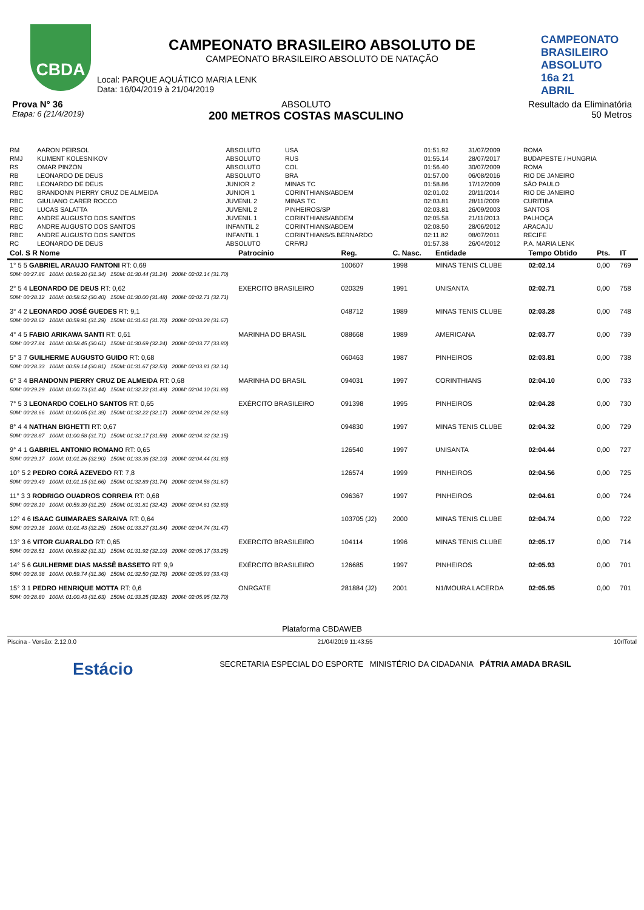CBDA
CAMPEONATO
BRASILEIRO
ABSOLUTO 16a 21 ABRIL
CAMPEONATO BRASILEIRO ABSOLUTO DE
CAMPEONATO BRASILEIRO ABSOLUTO DE NATAÇÃO
Local: PARQUE AQUÁTICO MARIA LENK
Data: 16/04/2019 à 21/04/2019
Prova N° 36
Etapa: 6 (21/4/2019)
ABSOLUTO
200 METROS COSTAS MASCULINO
Resultado da Eliminatória
50 Metros
| RM | AARON PEIRSOL | ABSOLUTO | USA | 01:51.92 | 31/07/2009 | ROMA |
| RMJ | KLIMENT KOLESNIKOV | ABSOLUTO | RUS | 01:55.14 | 28/07/2017 | BUDAPESTE / HUNGRIA |
| RS | OMAR PINZÓN | ABSOLUTO | COL | 01:56.40 | 30/07/2009 | ROMA |
| RB | LEONARDO DE DEUS | ABSOLUTO | BRA | 01:57.00 | 06/08/2016 | RIO DE JANEIRO |
| RBC | LEONARDO DE DEUS | JUNIOR 2 | MINAS TC | 01:58.86 | 17/12/2009 | SÃO PAULO |
| RBC | BRANDONN PIERRY CRUZ DE ALMEIDA | JUNIOR 1 | CORINTHIANS/ABDEM | 02:01.02 | 20/11/2014 | RIO DE JANEIRO |
| RBC | GIULIANO CARER ROCCO | JUVENIL 2 | MINAS TC | 02:03.81 | 28/11/2009 | CURITIBA |
| RBC | LUCAS SALATTA | JUVENIL 2 | PINHEIROS/SP | 02:03.81 | 26/09/2003 | SANTOS |
| RBC | ANDRE AUGUSTO DOS SANTOS | JUVENIL 1 | CORINTHIANS/ABDEM | 02:05.58 | 21/11/2013 | PALHOÇA |
| RBC | ANDRE AUGUSTO DOS SANTOS | INFANTIL 2 | CORINTHIANS/ABDEM | 02:08.50 | 28/06/2012 | ARACAJU |
| RBC | ANDRE AUGUSTO DOS SANTOS | INFANTIL 1 | CORINTHIANS/S.BERNARDO | 02:11.82 | 08/07/2011 | RECIFE |
| RC | LEONARDO DE DEUS | ABSOLUTO | CRF/RJ | 01:57.38 | 26/04/2012 | P.A. MARIA LENK |
| Col. S R Nome | Patrocínio | Reg. | C. Nasc. | Entidade | Tempo Obtido | Pts. | IT |
| --- | --- | --- | --- | --- | --- | --- | --- |
| 1° 5 5 GABRIEL ARAUJO FANTONI RT: 0,69 | | 100607 | 1998 | MINAS TENIS CLUBE | 02:02.14 | 0,00 | 769 |
| 50M: 00:27.86 100M: 00:59.20 (31.34) 150M: 01:30.44 (31.24) 200M: 02:02.14 (31.70) | | | | | | | |
| 2° 5 4 LEONARDO DE DEUS RT: 0,62 | EXERCITO BRASILEIRO | 020329 | 1991 | UNISANTA | 02:02.71 | 0,00 | 758 |
| 50M: 00:28.12 100M: 00:58.52 (30.40) 150M: 01:30.00 (31.48) 200M: 02:02.71 (32.71) | | | | | | | |
| 3° 4 2 LEONARDO JOSÉ GUEDES RT: 9,1 | | 048712 | 1989 | MINAS TENIS CLUBE | 02:03.28 | 0,00 | 748 |
| 50M: 00:28.62 100M: 00:59.91 (31.29) 150M: 01:31.61 (31.70) 200M: 02:03.28 (31.67) | | | | | | | |
| 4° 4 5 FABIO ARIKAWA SANTI RT: 0,61 | MARINHA DO BRASIL | 088668 | 1989 | AMERICANA | 02:03.77 | 0,00 | 739 |
| 50M: 00:27.84 100M: 00:58.45 (30.61) 150M: 01:30.69 (32.24) 200M: 02:03.77 (33.80) | | | | | | | |
| 5° 3 7 GUILHERME AUGUSTO GUIDO RT: 0,68 | | 060463 | 1987 | PINHEIROS | 02:03.81 | 0,00 | 738 |
| 50M: 00:28.33 100M: 00:59.14 (30.81) 150M: 01:31.67 (32.53) 200M: 02:03.81 (32.14) | | | | | | | |
| 6° 3 4 BRANDONN PIERRY CRUZ DE ALMEIDA RT: 0,68 | MARINHA DO BRASIL | 094031 | 1997 | CORINTHIANS | 02:04.10 | 0,00 | 733 |
| 50M: 00:29.29 100M: 01:00.73 (31.44) 150M: 01:32.22 (31.49) 200M: 02:04.10 (31.88) | | | | | | | |
| 7° 5 3 LEONARDO COELHO SANTOS RT: 0,65 | EXÉRCITO BRASILEIRO | 091398 | 1995 | PINHEIROS | 02:04.28 | 0,00 | 730 |
| 50M: 00:28.66 100M: 01:00.05 (31.39) 150M: 01:32.22 (32.17) 200M: 02:04.28 (32.60) | | | | | | | |
| 8° 4 4 NATHAN BIGHETTI RT: 0,67 | | 094830 | 1997 | MINAS TENIS CLUBE | 02:04.32 | 0,00 | 729 |
| 50M: 00:28.87 100M: 01:00.58 (31.71) 150M: 01:32.17 (31.59) 200M: 02:04.32 (32.15) | | | | | | | |
| 9° 4 1 GABRIEL ANTONIO ROMANO RT: 0,65 | | 126540 | 1997 | UNISANTA | 02:04.44 | 0,00 | 727 |
| 50M: 00:29.17 100M: 01:01.26 (32.90) 150M: 01:33.36 (32.10) 200M: 02:04.44 (31.80) | | | | | | | |
| 10° 5 2 PEDRO CORÁ AZEVEDO RT: 7,8 | | 126574 | 1999 | PINHEIROS | 02:04.56 | 0,00 | 725 |
| 50M: 00:29.49 100M: 01:01.15 (31.66) 150M: 01:32.89 (31.74) 200M: 02:04.56 (31.67) | | | | | | | |
| 11° 3 3 RODRIGO OUADROS CORREIA RT: 0,68 | | 096367 | 1997 | PINHEIROS | 02:04.61 | 0,00 | 724 |
| 50M: 00:28.10 100M: 00:59.39 (31.29) 150M: 01:31.81 (32.42) 200M: 02:04.61 (32.80) | | | | | | | |
| 12° 4 6 ISAAC GUIMARAES SARAIVA RT: 0,64 | | 103705 (J2) | 2000 | MINAS TENIS CLUBE | 02:04.74 | 0,00 | 722 |
| 50M: 00:29.18 100M: 01:01.43 (32.25) 150M: 01:33.27 (31.84) 200M: 02:04.74 (31.47) | | | | | | | |
| 13° 3 6 VITOR GUARALDO RT: 0,65 | EXERCITO BRASILEIRO | 104114 | 1996 | MINAS TENIS CLUBE | 02:05.17 | 0,00 | 714 |
| 50M: 00:28.51 100M: 00:59.82 (31.31) 150M: 01:31.92 (32.10) 200M: 02:05.17 (33.25) | | | | | | | |
| 14° 5 6 GUILHERME DIAS MASSÊ BASSETO RT: 9,9 | EXÉRCITO BRASILEIRO | 126685 | 1997 | PINHEIROS | 02:05.93 | 0,00 | 701 |
| 50M: 00:28.38 100M: 00:59.74 (31.36) 150M: 01:32.50 (32.76) 200M: 02:05.93 (33.43) | | | | | | | |
| 15° 3 1 PEDRO HENRIQUE MOTTA RT: 0,6 | ONRGATE | 281884 (J2) | 2001 | N1/MOURA LACERDA | 02:05.95 | 0,00 | 701 |
| 50M: 00:28.80 100M: 01:00.43 (31.63) 150M: 01:33.25 (32.82) 200M: 02:05.95 (32.70) | | | | | | | |
Plataforma CBDAWEB
Piscina - Versão: 2.12.0.0 21/04/2019 11:43:55 10rlTotal
Estácio SECRETARIA ESPECIAL DO ESPORTE MINISTÉRIO DA CIDADANIA PÁTRIA AMADA BRASIL